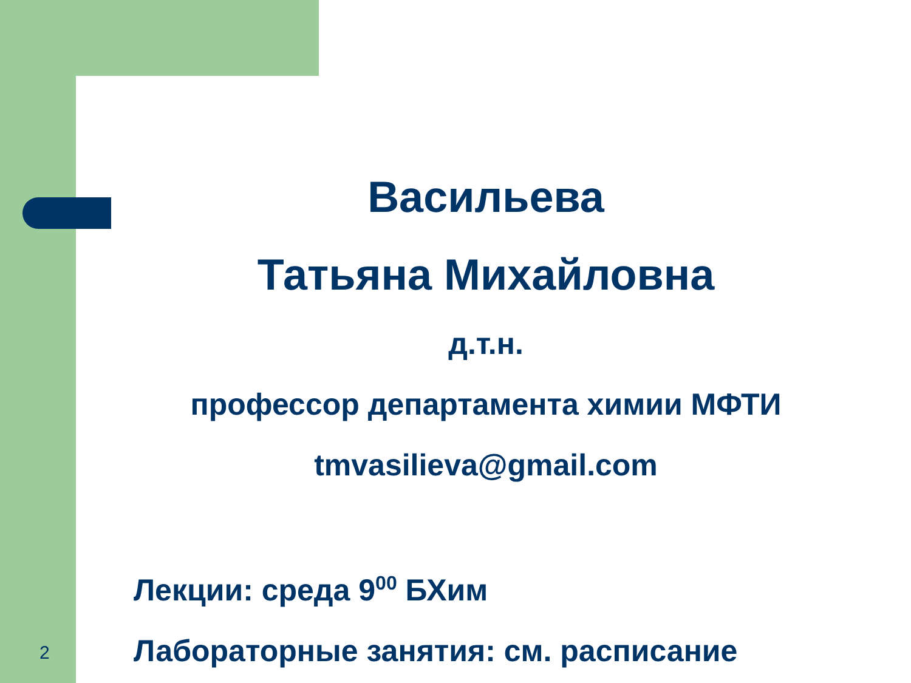Васильева
Татьяна Михайловна
д.т.н.
профессор департамента химии МФТИ
tmvasilieva@gmail.com
Лекции: среда 9<sup>00</sup> БХим
Лабораторные занятия: см. расписание
2